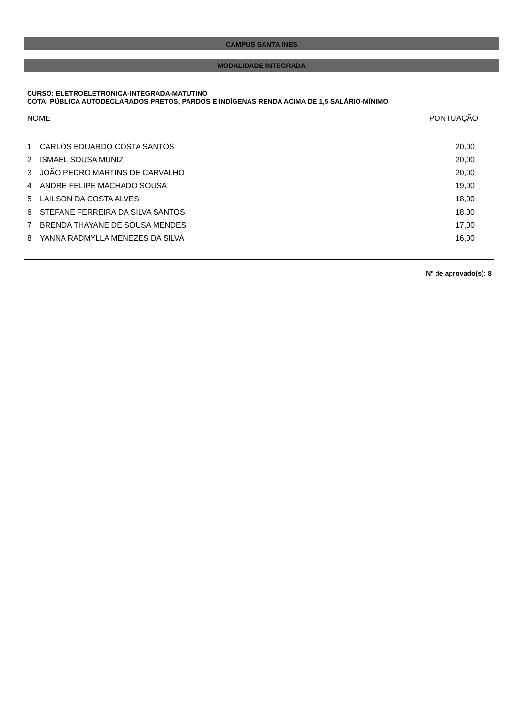CAMPUS SANTA INES
MODALIDADE INTEGRADA
CURSO: ELETROELETRONICA-INTEGRADA-MATUTINO
COTA: PÚBLICA AUTODECLARADOS PRETOS, PARDOS E INDÍGENAS RENDA ACIMA DE 1,5 SALÁRIO-MÍNIMO
| NOME | | PONTUAÇÃO |
| --- | --- | --- |
| 1 | CARLOS EDUARDO COSTA SANTOS | 20,00 |
| 2 | ISMAEL SOUSA MUNIZ | 20,00 |
| 3 | JOÃO PEDRO MARTINS DE CARVALHO | 20,00 |
| 4 | ANDRE FELIPE MACHADO SOUSA | 19,00 |
| 5 | LAILSON DA COSTA ALVES | 18,00 |
| 6 | STEFANE FERREIRA DA SILVA SANTOS | 18,00 |
| 7 | BRENDA THAYANE DE SOUSA MENDES | 17,00 |
| 8 | YANNA RADMYLLA MENEZES DA SILVA | 16,00 |
Nº de aprovado(s): 8